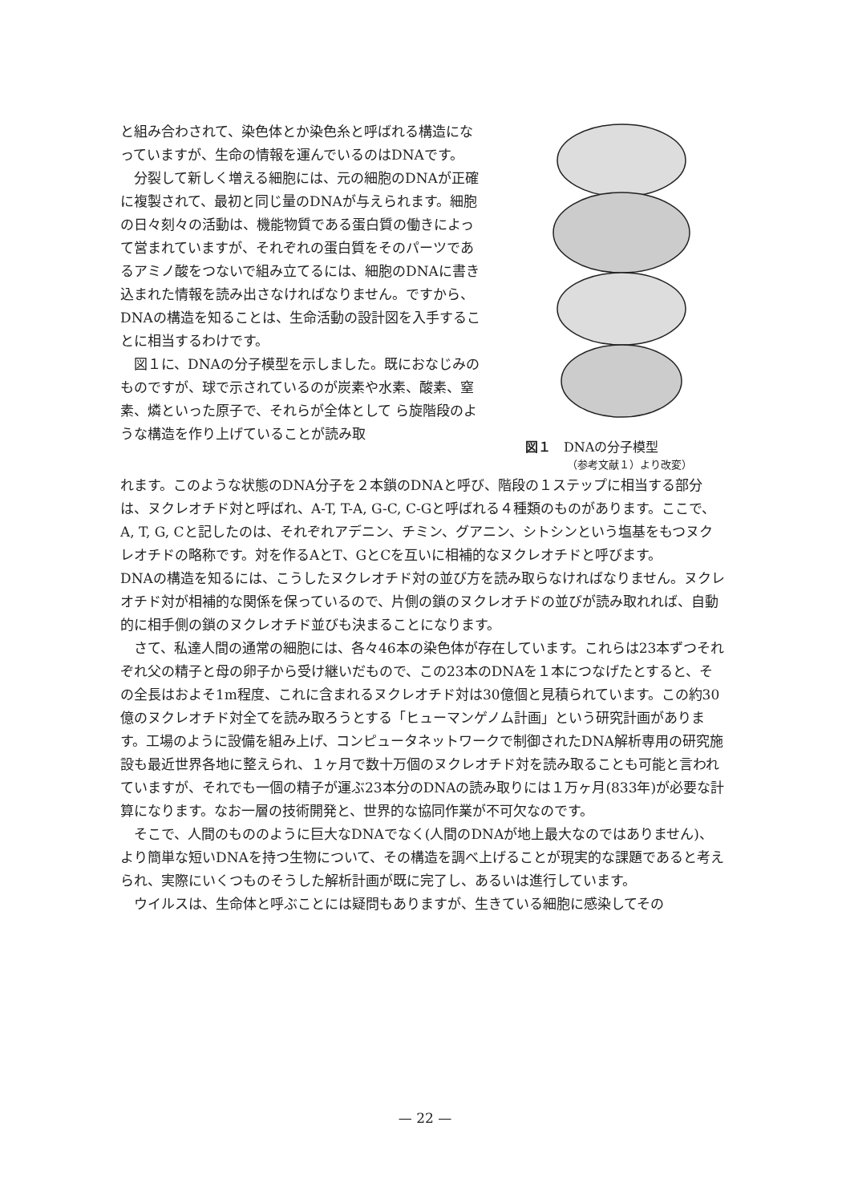と組み合わされて、染色体とか染色糸と呼ばれる構造になっていますが、生命の情報を運んでいるのはDNAです。
分裂して新しく増える細胞には、元の細胞のDNAが正確に複製されて、最初と同じ量のDNAが与えられます。細胞の日々刻々の活動は、機能物質である蛋白質の働きによって営まれていますが、それぞれの蛋白質をそのパーツであるアミノ酸をつないで組み立てるには、細胞のDNAに書き込まれた情報を読み出さなければなりません。ですから、DNAの構造を知ることは、生命活動の設計図を入手することに相当するわけです。
図１に、DNAの分子模型を示しました。既におなじみのものですが、球で示されているのが炭素や水素、酸素、窒素、燐といった原子で、それらが全体として ら旋階段のような構造を作り上げていることが読み取
図１　DNAの分子模型
（参考文献１）より改変）
れます。このような状態のDNA分子を２本鎖のDNAと呼び、階段の１ステップに相当する部分は、ヌクレオチド対と呼ばれ、A-T, T-A, G-C, C-Gと呼ばれる４種類のものがあります。ここで、A, T, G, Cと記したのは、それぞれアデニン、チミン、グアニン、シトシンという塩基をもつヌクレオチドの略称です。対を作るAとT、GとCを互いに相補的なヌクレオチドと呼びます。
DNAの構造を知るには、こうしたヌクレオチド対の並び方を読み取らなければなりません。ヌクレオチド対が相補的な関係を保っているので、片側の鎖のヌクレオチドの並びが読み取れれば、自動的に相手側の鎖のヌクレオチド並びも決まることになります。
さて、私達人間の通常の細胞には、各々46本の染色体が存在しています。これらは23本ずつそれぞれ父の精子と母の卵子から受け継いだもので、この23本のDNAを１本につなげたとすると、その全長はおよそ1m程度、これに含まれるヌクレオチド対は30億個と見積られています。この約30億のヌクレオチド対全てを読み取ろうとする「ヒューマンゲノム計画」という研究計画があります。工場のように設備を組み上げ、コンピュータネットワークで制御されたDNA解析専用の研究施設も最近世界各地に整えられ、１ヶ月で数十万個のヌクレオチド対を読み取ることも可能と言われていますが、それでも一個の精子が運ぶ23本分のDNAの読み取りには１万ヶ月(833年)が必要な計算になります。なお一層の技術開発と、世界的な協同作業が不可欠なのです。
そこで、人間のもののように巨大なDNAでなく(人間のDNAが地上最大なのではありません)、より簡単な短いDNAを持つ生物について、その構造を調べ上げることが現実的な課題であると考えられ、実際にいくつものそうした解析計画が既に完了し、あるいは進行しています。
ウイルスは、生命体と呼ぶことには疑問もありますが、生きている細胞に感染してその
— 22 —